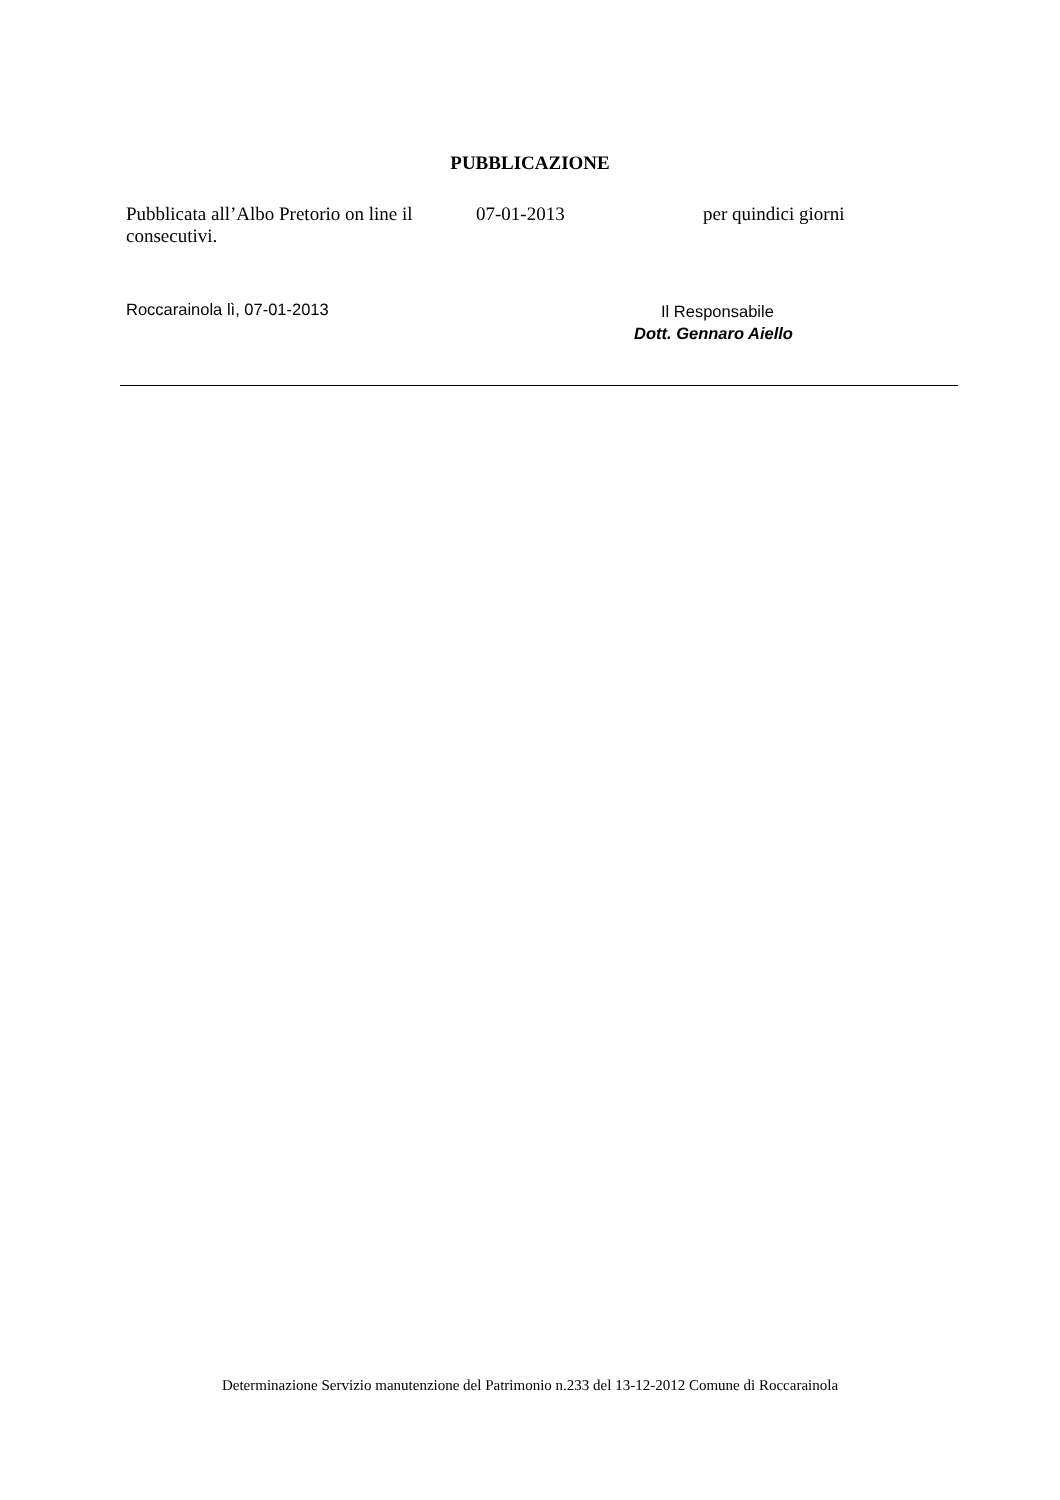PUBBLICAZIONE
Pubblicata all’Albo Pretorio on line il 07-01-2013 per quindici giorni
consecutivi.
Roccarainola lì, 07-01-2013
Il Responsabile
Dott. Gennaro Aiello
Determinazione Servizio manutenzione del Patrimonio n.233 del 13-12-2012 Comune di Roccarainola